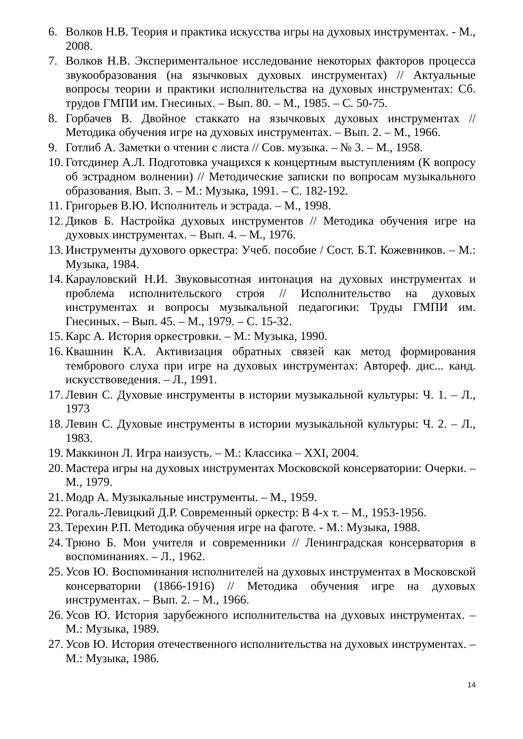6. Волков Н.В. Теория и практика искусства игры на духовых инструментах. - М., 2008.
7. Волков Н.В. Экспериментальное исследование некоторых факторов процесса звукообразования (на язычковых духовых инструментах) // Актуальные вопросы теории и практики исполнительства на духовых инструментах: Сб. трудов ГМПИ им. Гнесиных. – Вып. 80. – М., 1985. – С. 50-75.
8. Горбачев В. Двойное стаккато на язычковых духовых инструментах // Методика обучения игре на духовых инструментах. – Вып. 2. – М., 1966.
9. Готлиб А. Заметки о чтении с листа // Сов. музыка. – № 3. – М., 1958.
10. Готсдинер А.Л. Подготовка учащихся к концертным выступлениям (К вопросу об эстрадном волнении) // Методические записки по вопросам музыкального образования. Вып. 3. – М.: Музыка, 1991. – С. 182-192.
11. Григорьев В.Ю. Исполнитель и эстрада. – М., 1998.
12. Диков Б. Настройка духовых инструментов // Методика обучения игре на духовых инструментах. – Вып. 4. – М., 1976.
13. Инструменты духового оркестра: Учеб. пособие / Сост. Б.Т. Кожевников. – М.: Музыка, 1984.
14. Карауловский Н.И. Звуковысотная интонация на духовых инструментах и проблема исполнительского строя // Исполнительство на духовых инструментах и вопросы музыкальной педагогики: Труды ГМПИ им. Гнесиных. – Вып. 45. – М., 1979. – С. 15-32.
15. Карс А. История оркестровки. – М.: Музыка, 1990.
16. Квашнин К.А. Активизация обратных связей как метод формирования тембрового слуха при игре на духовых инструментах: Автореф. дис... канд. искусствоведения. – Л., 1991.
17. Левин С. Духовые инструменты в истории музыкальной культуры: Ч. 1. – Л., 1973
18. Левин С. Духовые инструменты в истории музыкальной культуры: Ч. 2. – Л., 1983.
19. Маккинон Л. Игра наизусть. – М.: Классика – XXI, 2004.
20. Мастера игры на духовых инструментах Московской консерватории: Очерки. – М., 1979.
21. Модр А. Музыкальные инструменты. – М., 1959.
22. Рогаль-Левицкий Д.Р. Современный оркестр: В 4-х т. – М., 1953-1956.
23. Терехин Р.П. Методика обучения игре на фаготе. - М.: Музыка, 1988.
24. Трюно Б. Мои учителя и современники // Ленинградская консерватория в воспоминаниях. – Л., 1962.
25. Усов Ю. Воспоминания исполнителей на духовых инструментах в Московской консерватории (1866-1916) // Методика обучения игре на духовых инструментах. – Вып. 2. – М., 1966.
26. Усов Ю. История зарубежного исполнительства на духовых инструментах. – М.: Музыка, 1989.
27. Усов Ю. История отечественного исполнительства на духовых инструментах. – М.: Музыка, 1986.
14